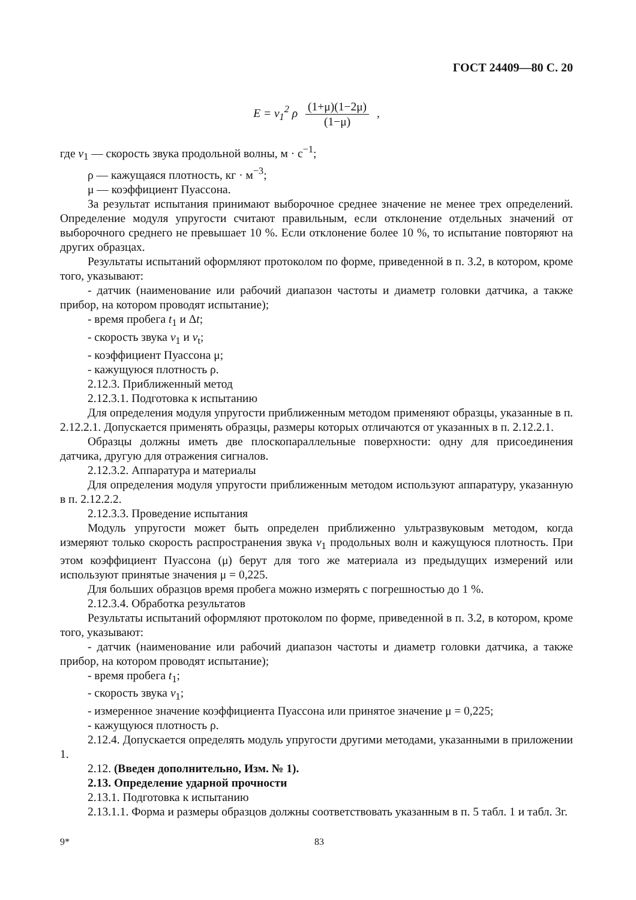ГОСТ 24409—80 С. 20
E = v<sub>1</sub><sup>2</sup> ρ (1+μ)(1−2μ) (1−μ) ,
где v<sub>1</sub> — скорость звука продольной волны, м · с<sup>−1</sup>;
ρ — кажущаяся плотность, кг · м<sup>−3</sup>;
μ — коэффициент Пуассона.
За результат испытания принимают выборочное среднее значение не менее трех определений. Определение модуля упругости считают правильным, если отклонение отдельных значений от выборочного среднего не превышает 10 %. Если отклонение более 10 %, то испытание повторяют на других образцах.
Результаты испытаний оформляют протоколом по форме, приведенной в п. 3.2, в котором, кроме того, указывают:
- датчик (наименование или рабочий диапазон частоты и диаметр головки датчика, а также прибор, на котором проводят испытание);
- время пробега t<sub>1</sub> и Δt;
- скорость звука v<sub>1</sub> и v<sub>t</sub>;
- коэффициент Пуассона μ;
- кажущуюся плотность ρ.
2.12.3. Приближенный метод
2.12.3.1. Подготовка к испытанию
Для определения модуля упругости приближенным методом применяют образцы, указанные в п. 2.12.2.1. Допускается применять образцы, размеры которых отличаются от указанных в п. 2.12.2.1.
Образцы должны иметь две плоскопараллельные поверхности: одну для присоединения датчика, другую для отражения сигналов.
2.12.3.2. Аппаратура и материалы
Для определения модуля упругости приближенным методом используют аппаратуру, указанную в п. 2.12.2.2.
2.12.3.3. Проведение испытания
Модуль упругости может быть определен приближенно ультразвуковым методом, когда измеряют только скорость распространения звука v<sub>1</sub> продольных волн и кажущуюся плотность. При этом коэффициент Пуассона (μ) берут для того же материала из предыдущих измерений или используют принятые значения μ = 0,225.
Для больших образцов время пробега можно измерять с погрешностью до 1 %.
2.12.3.4. Обработка результатов
Результаты испытаний оформляют протоколом по форме, приведенной в п. 3.2, в котором, кроме того, указывают:
- датчик (наименование или рабочий диапазон частоты и диаметр головки датчика, а также прибор, на котором проводят испытание);
- время пробега t<sub>1</sub>;
- скорость звука v<sub>1</sub>;
- измеренное значение коэффициента Пуассона или принятое значение μ = 0,225;
- кажущуюся плотность ρ.
2.12.4. Допускается определять модуль упругости другими методами, указанными в приложении 1.
2.12. (Введен дополнительно, Изм. № 1).
2.13. Определение ударной прочности
2.13.1. Подготовка к испытанию
2.13.1.1. Форма и размеры образцов должны соответствовать указанным в п. 5 табл. 1 и табл. 3г.
9* 83